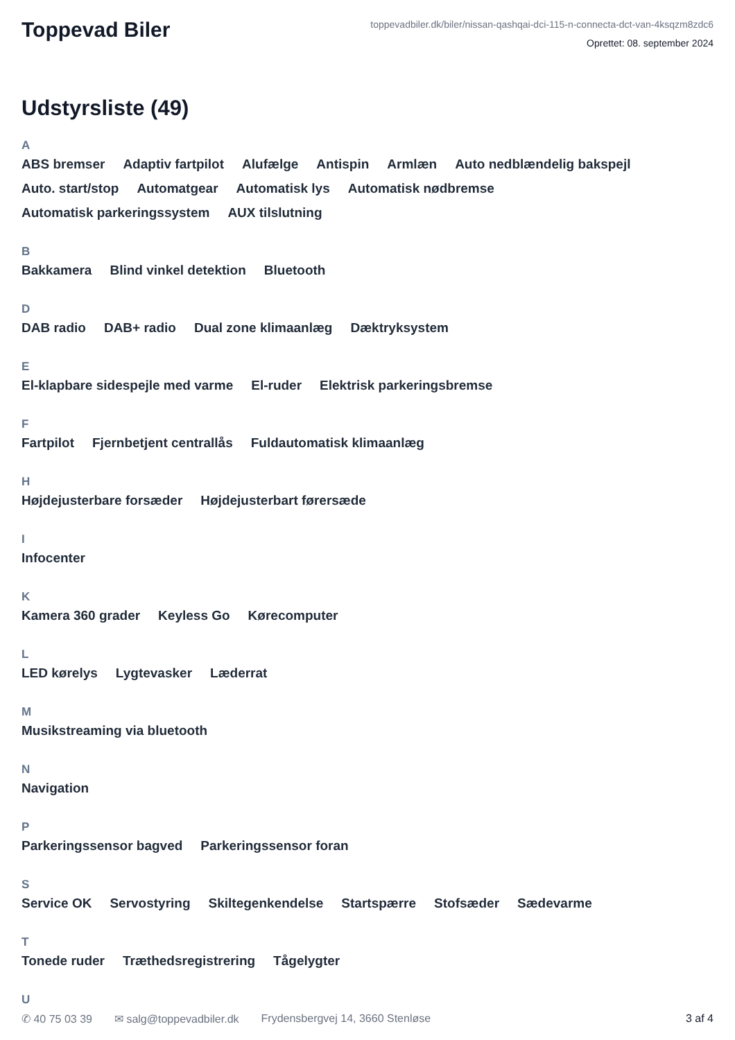Toppevad Biler
toppevadbiler.dk/biler/nissan-qashqai-dci-115-n-connecta-dct-van-4ksqzm8zdc6
Oprettet: 08. september 2024
Udstyrsliste (49)
A
ABS bremser Adaptiv fartpilot Alufælge Antispin Armlæn Auto nedblændelig bakspejl Auto. start/stop Automatgear Automatisk lys Automatisk nødbremse Automatisk parkeringssystem AUX tilslutning
B
Bakkamera Blind vinkel detektion Bluetooth
D
DAB radio DAB+ radio Dual zone klimaanlæg Dæktryksystem
E
El-klapbare sidespejle med varme El-ruder Elektrisk parkeringsbremse
F
Fartpilot Fjernbetjent centrallås Fuldautomatisk klimaanlæg
H
Højdejusterbare forsæder Højdejusterbart førersæde
I
Infocenter
K
Kamera 360 grader Keyless Go Kørecomputer
L
LED kørelys Lygtevasker Læderrat
M
Musikstreaming via bluetooth
N
Navigation
P
Parkeringssensor bagved Parkeringssensor foran
S
Service OK Servostyring Skiltegenkendelse Startspærre Stofsæder Sædevarme
T
Tonede ruder Træthedsregistrering Tågelygter
U
✆ 40 75 03 39 ✉ salg@toppevadbiler.dk Frydensbergvej 14, 3660 Stenløse 3 af 4